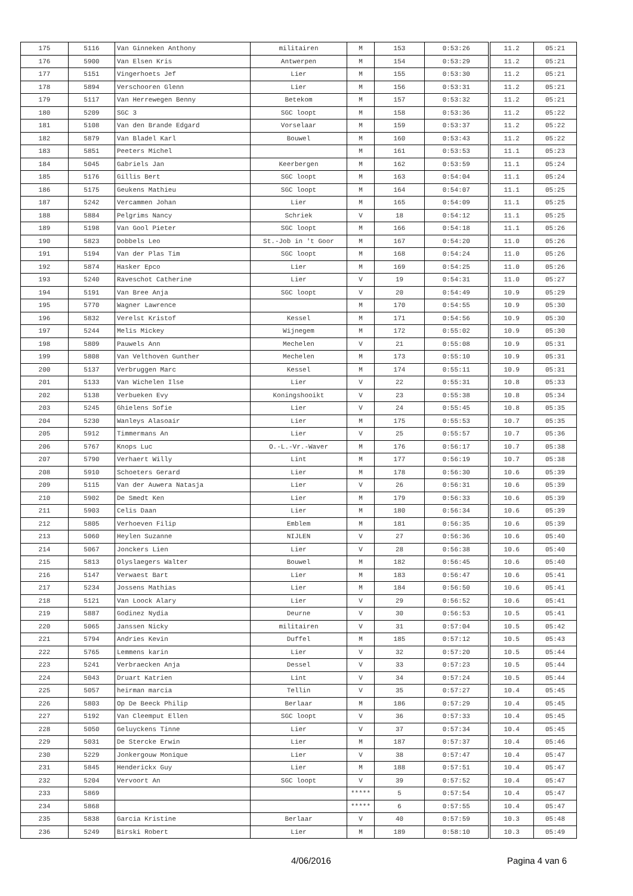| 175 | 5116 | Van Ginneken Anthony | militairen | M | 153 | 0:53:26 | 11.2 | 05:21 |
| 176 | 5900 | Van Elsen Kris | Antwerpen | M | 154 | 0:53:29 | 11.2 | 05:21 |
| 177 | 5151 | Vingerhoets Jef | Lier | M | 155 | 0:53:30 | 11.2 | 05:21 |
| 178 | 5894 | Verschooren Glenn | Lier | M | 156 | 0:53:31 | 11.2 | 05:21 |
| 179 | 5117 | Van Herrewegen Benny | Betekom | M | 157 | 0:53:32 | 11.2 | 05:21 |
| 180 | 5209 | SGC 3 | SGC loopt | M | 158 | 0:53:36 | 11.2 | 05:22 |
| 181 | 5108 | Van den Brande Edgard | Vorselaar | M | 159 | 0:53:37 | 11.2 | 05:22 |
| 182 | 5879 | Van Bladel Karl | Bouwel | M | 160 | 0:53:43 | 11.2 | 05:22 |
| 183 | 5851 | Peeters Michel | | M | 161 | 0:53:53 | 11.1 | 05:23 |
| 184 | 5045 | Gabriels Jan | Keerbergen | M | 162 | 0:53:59 | 11.1 | 05:24 |
| 185 | 5176 | Gillis Bert | SGC loopt | M | 163 | 0:54:04 | 11.1 | 05:24 |
| 186 | 5175 | Geukens Mathieu | SGC loopt | M | 164 | 0:54:07 | 11.1 | 05:25 |
| 187 | 5242 | Vercammen Johan | Lier | M | 165 | 0:54:09 | 11.1 | 05:25 |
| 188 | 5884 | Pelgrims Nancy | Schriek | V | 18 | 0:54:12 | 11.1 | 05:25 |
| 189 | 5198 | Van Gool Pieter | SGC loopt | M | 166 | 0:54:18 | 11.1 | 05:26 |
| 190 | 5823 | Dobbels Leo | St.-Job in 't Goor | M | 167 | 0:54:20 | 11.0 | 05:26 |
| 191 | 5194 | Van der Plas Tim | SGC loopt | M | 168 | 0:54:24 | 11.0 | 05:26 |
| 192 | 5874 | Hasker Epco | Lier | M | 169 | 0:54:25 | 11.0 | 05:26 |
| 193 | 5240 | Raveschot Catherine | Lier | V | 19 | 0:54:31 | 11.0 | 05:27 |
| 194 | 5191 | Van Bree Anja | SGC loopt | V | 20 | 0:54:49 | 10.9 | 05:29 |
| 195 | 5770 | Wagner Lawrence | | M | 170 | 0:54:55 | 10.9 | 05:30 |
| 196 | 5832 | Verelst Kristof | Kessel | M | 171 | 0:54:56 | 10.9 | 05:30 |
| 197 | 5244 | Melis Mickey | Wijnegem | M | 172 | 0:55:02 | 10.9 | 05:30 |
| 198 | 5809 | Pauwels Ann | Mechelen | V | 21 | 0:55:08 | 10.9 | 05:31 |
| 199 | 5808 | Van Velthoven Gunther | Mechelen | M | 173 | 0:55:10 | 10.9 | 05:31 |
| 200 | 5137 | Verbruggen Marc | Kessel | M | 174 | 0:55:11 | 10.9 | 05:31 |
| 201 | 5133 | Van Wichelen Ilse | Lier | V | 22 | 0:55:31 | 10.8 | 05:33 |
| 202 | 5138 | Verbueken Evy | Koningshooikt | V | 23 | 0:55:38 | 10.8 | 05:34 |
| 203 | 5245 | Ghielens Sofie | Lier | V | 24 | 0:55:45 | 10.8 | 05:35 |
| 204 | 5230 | Wanleys Alasoair | Lier | M | 175 | 0:55:53 | 10.7 | 05:35 |
| 205 | 5912 | Timmermans An | Lier | V | 25 | 0:55:57 | 10.7 | 05:36 |
| 206 | 5767 | Knops Luc | O.-L.-Vr.-Waver | M | 176 | 0:56:17 | 10.7 | 05:38 |
| 207 | 5790 | Verhaert Willy | Lint | M | 177 | 0:56:19 | 10.7 | 05:38 |
| 208 | 5910 | Schoeters Gerard | Lier | M | 178 | 0:56:30 | 10.6 | 05:39 |
| 209 | 5115 | Van der Auwera Natasja | Lier | V | 26 | 0:56:31 | 10.6 | 05:39 |
| 210 | 5902 | De Smedt Ken | Lier | M | 179 | 0:56:33 | 10.6 | 05:39 |
| 211 | 5903 | Celis Daan | Lier | M | 180 | 0:56:34 | 10.6 | 05:39 |
| 212 | 5805 | Verhoeven Filip | Emblem | M | 181 | 0:56:35 | 10.6 | 05:39 |
| 213 | 5060 | Heylen Suzanne | NIJLEN | V | 27 | 0:56:36 | 10.6 | 05:40 |
| 214 | 5067 | Jonckers Lien | Lier | V | 28 | 0:56:38 | 10.6 | 05:40 |
| 215 | 5813 | Olyslaegers Walter | Bouwel | M | 182 | 0:56:45 | 10.6 | 05:40 |
| 216 | 5147 | Verwaest Bart | Lier | M | 183 | 0:56:47 | 10.6 | 05:41 |
| 217 | 5234 | Jossens Mathias | Lier | M | 184 | 0:56:50 | 10.6 | 05:41 |
| 218 | 5121 | Van Loock Alary | Lier | V | 29 | 0:56:52 | 10.6 | 05:41 |
| 219 | 5887 | Godinez Nydia | Deurne | V | 30 | 0:56:53 | 10.5 | 05:41 |
| 220 | 5065 | Janssen Nicky | militairen | V | 31 | 0:57:04 | 10.5 | 05:42 |
| 221 | 5794 | Andries Kevin | Duffel | M | 185 | 0:57:12 | 10.5 | 05:43 |
| 222 | 5765 | Lemmens karin | Lier | V | 32 | 0:57:20 | 10.5 | 05:44 |
| 223 | 5241 | Verbraecken Anja | Dessel | V | 33 | 0:57:23 | 10.5 | 05:44 |
| 224 | 5043 | Druart Katrien | Lint | V | 34 | 0:57:24 | 10.5 | 05:44 |
| 225 | 5057 | heirman marcia | Tellin | V | 35 | 0:57:27 | 10.4 | 05:45 |
| 226 | 5803 | Op De Beeck Philip | Berlaar | M | 186 | 0:57:29 | 10.4 | 05:45 |
| 227 | 5192 | Van Cleemput Ellen | SGC loopt | V | 36 | 0:57:33 | 10.4 | 05:45 |
| 228 | 5050 | Geluyckens Tinne | Lier | V | 37 | 0:57:34 | 10.4 | 05:45 |
| 229 | 5031 | De Stercke Erwin | Lier | M | 187 | 0:57:37 | 10.4 | 05:46 |
| 230 | 5229 | Jonkergouw Monique | Lier | V | 38 | 0:57:47 | 10.4 | 05:47 |
| 231 | 5845 | Henderickx Guy | Lier | M | 188 | 0:57:51 | 10.4 | 05:47 |
| 232 | 5204 | Vervoort An | SGC loopt | V | 39 | 0:57:52 | 10.4 | 05:47 |
| 233 | 5869 | | | ***** | 5 | 0:57:54 | 10.4 | 05:47 |
| 234 | 5868 | | | ***** | 6 | 0:57:55 | 10.4 | 05:47 |
| 235 | 5838 | Garcia Kristine | Berlaar | V | 40 | 0:57:59 | 10.3 | 05:48 |
| 236 | 5249 | Birski Robert | Lier | M | 189 | 0:58:10 | 10.3 | 05:49 |
4/06/2016 Pagina 4 van 6